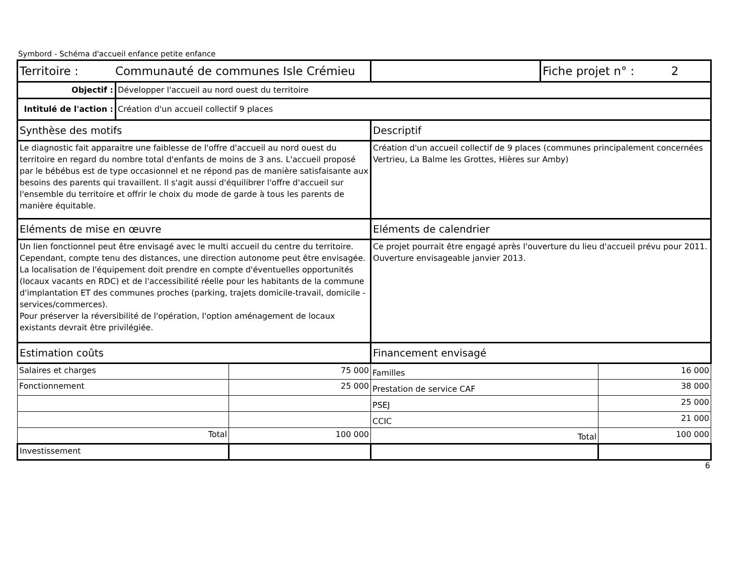Symbord - Schéma d'accueil enfance petite enfance
| Territoire : Communauté de communes Isle Crémieu | | | | Fiche projet n° : 2 | |
| Objectif : | Développer l'accueil au nord ouest du territoire | | | | |
| Intitulé de l'action : | Création d'un accueil collectif 9 places | | | | |
| Synthèse des motifs | | | Descriptif | | |
| Le diagnostic fait apparaitre une faiblesse de l'offre d'accueil au nord ouest du territoire en regard du nombre total d'enfants de moins de 3 ans. L'accueil proposé par le bébébus est de type occasionnel et ne répond pas de manière satisfaisante aux besoins des parents qui travaillent. Il s'agit aussi d'équilibrer l'offre d'accueil sur l'ensemble du territoire et offrir le choix du mode de garde à tous les parents de manière équitable. | | | Création d'un accueil collectif de 9 places (communes principalement concernées Vertrieu, La Balme les Grottes, Hières sur Amby) | | |
| Eléments de mise en œuvre | | | Eléments de calendrier | | |
| Un lien fonctionnel peut être envisagé avec le multi accueil du centre du territoire. Cependant, compte tenu des distances, une direction autonome peut être envisagée. La localisation de l'équipement doit prendre en compte d'éventuelles opportunités (locaux vacants en RDC) et de l'accessibilité réelle pour les habitants de la commune d'implantation ET des communes proches (parking, trajets domicile-travail, domicile - services/commerces). Pour préserver la réversibilité de l'opération, l'option aménagement de locaux existants devrait être privilégiée. | | | Ce projet pourrait être engagé après l'ouverture du lieu d'accueil prévu pour 2011. Ouverture envisageable janvier 2013. | | |
| Estimation coûts | | | Financement envisagé | | |
| Salaires et charges | | 75 000 | Familles | | 16 000 |
| Fonctionnement | | 25 000 | Prestation de service CAF | | 38 000 |
| | | | PSEJ | | 25 000 |
| | | | CCIC | | 21 000 |
| Total | | 100 000 | Total | | 100 000 |
| Investissement | | | | | |
6